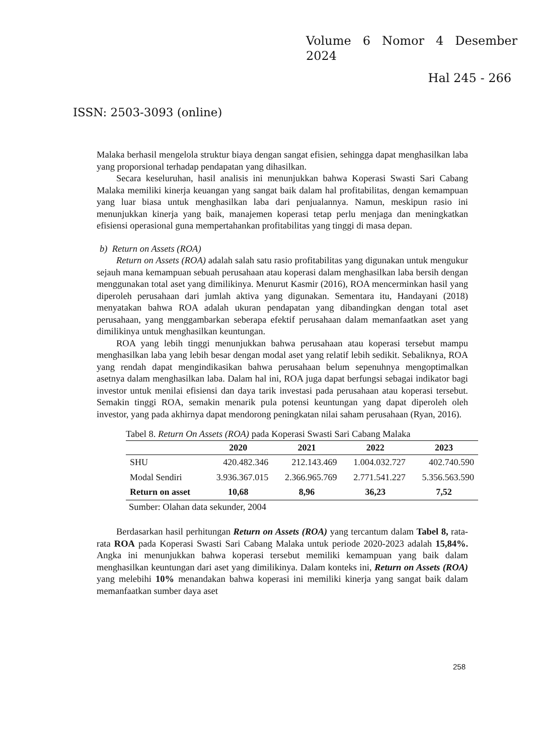Volume 6 Nomor 4 Desember
2024
Hal 245 - 266
ISSN: 2503-3093 (online)
Malaka berhasil mengelola struktur biaya dengan sangat efisien, sehingga dapat menghasilkan laba yang proporsional terhadap pendapatan yang dihasilkan.
Secara keseluruhan, hasil analisis ini menunjukkan bahwa Koperasi Swasti Sari Cabang Malaka memiliki kinerja keuangan yang sangat baik dalam hal profitabilitas, dengan kemampuan yang luar biasa untuk menghasilkan laba dari penjualannya. Namun, meskipun rasio ini menunjukkan kinerja yang baik, manajemen koperasi tetap perlu menjaga dan meningkatkan efisiensi operasional guna mempertahankan profitabilitas yang tinggi di masa depan.
b) Return on Assets (ROA)
Return on Assets (ROA) adalah salah satu rasio profitabilitas yang digunakan untuk mengukur sejauh mana kemampuan sebuah perusahaan atau koperasi dalam menghasilkan laba bersih dengan menggunakan total aset yang dimilikinya. Menurut Kasmir (2016), ROA mencerminkan hasil yang diperoleh perusahaan dari jumlah aktiva yang digunakan. Sementara itu, Handayani (2018) menyatakan bahwa ROA adalah ukuran pendapatan yang dibandingkan dengan total aset perusahaan, yang menggambarkan seberapa efektif perusahaan dalam memanfaatkan aset yang dimilikinya untuk menghasilkan keuntungan.
ROA yang lebih tinggi menunjukkan bahwa perusahaan atau koperasi tersebut mampu menghasilkan laba yang lebih besar dengan modal aset yang relatif lebih sedikit. Sebaliknya, ROA yang rendah dapat mengindikasikan bahwa perusahaan belum sepenuhnya mengoptimalkan asetnya dalam menghasilkan laba. Dalam hal ini, ROA juga dapat berfungsi sebagai indikator bagi investor untuk menilai efisiensi dan daya tarik investasi pada perusahaan atau koperasi tersebut. Semakin tinggi ROA, semakin menarik pula potensi keuntungan yang dapat diperoleh oleh investor, yang pada akhirnya dapat mendorong peningkatan nilai saham perusahaan (Ryan, 2016).
Tabel 8. Return On Assets (ROA) pada Koperasi Swasti Sari Cabang Malaka
| | 2020 | 2021 | 2022 | 2023 |
| --- | --- | --- | --- | --- |
| SHU | 420.482.346 | 212.143.469 | 1.004.032.727 | 402.740.590 |
| Modal Sendiri | 3.936.367.015 | 2.366.965.769 | 2.771.541.227 | 5.356.563.590 |
| Return on asset | 10,68 | 8,96 | 36,23 | 7,52 |
Sumber: Olahan data sekunder, 2004
Berdasarkan hasil perhitungan Return on Assets (ROA) yang tercantum dalam Tabel 8, rata-rata ROA pada Koperasi Swasti Sari Cabang Malaka untuk periode 2020-2023 adalah 15,84%. Angka ini menunjukkan bahwa koperasi tersebut memiliki kemampuan yang baik dalam menghasilkan keuntungan dari aset yang dimilikinya. Dalam konteks ini, Return on Assets (ROA) yang melebihi 10% menandakan bahwa koperasi ini memiliki kinerja yang sangat baik dalam memanfaatkan sumber daya aset
258